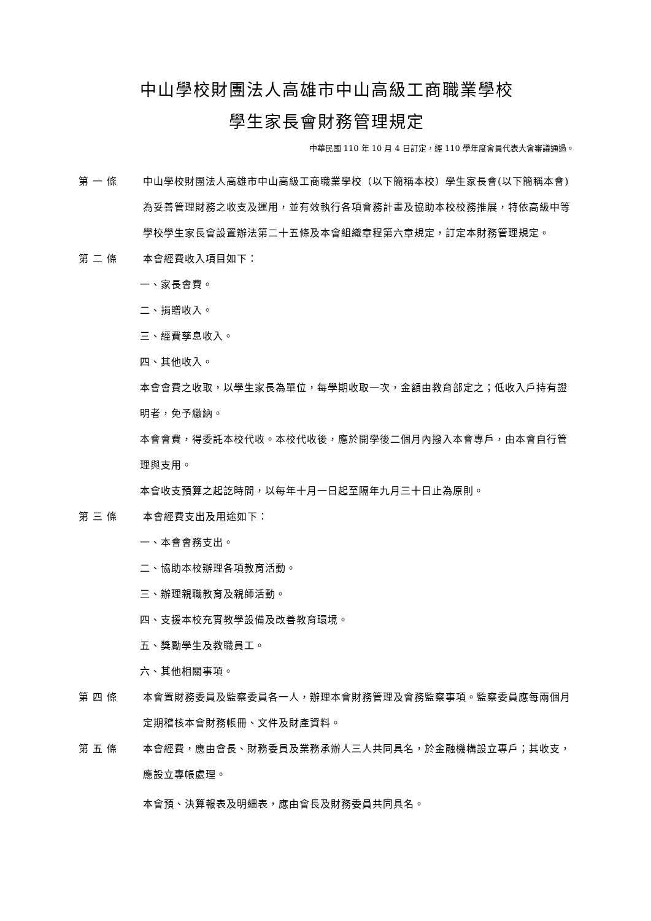中山學校財團法人高雄市中山高級工商職業學校
學生家長會財務管理規定
中華民國 110 年 10 月 4 日訂定，經 110 學年度會員代表大會審議通過。
第 一 條 中山學校財團法人高雄市中山高級工商職業學校（以下簡稱本校）學生家長會(以下簡稱本會)為妥善管理財務之收支及運用，並有效執行各項會務計畫及協助本校校務推展，特依高級中等學校學生家長會設置辦法第二十五條及本會組織章程第六章規定，訂定本財務管理規定。
第 二 條 本會經費收入項目如下：
一、家長會費。
二、捐贈收入。
三、經費孳息收入。
四、其他收入。
本會會費之收取，以學生家長為單位，每學期收取一次，金額由教育部定之；低收入戶持有證明者，免予繳納。
本會會費，得委託本校代收。本校代收後，應於開學後二個月內撥入本會專戶，由本會自行管理與支用。
本會收支預算之起訖時間，以每年十月一日起至隔年九月三十日止為原則。
第 三 條 本會經費支出及用途如下：
一、本會會務支出。
二、協助本校辦理各項教育活動。
三、辦理親職教育及親師活動。
四、支援本校充實教學設備及改善教育環境。
五、獎勵學生及教職員工。
六、其他相關事項。
第 四 條 本會置財務委員及監察委員各一人，辦理本會財務管理及會務監察事項。監察委員應每兩個月定期稽核本會財務帳冊、文件及財產資料。
第 五 條 本會經費，應由會長、財務委員及業務承辦人三人共同具名，於金融機構設立專戶；其收支，應設立專帳處理。
本會預、決算報表及明細表，應由會長及財務委員共同具名。